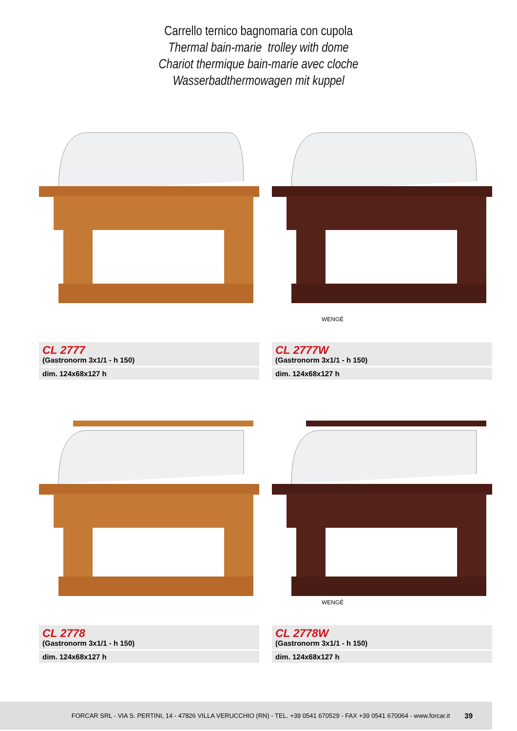Carrello ternico bagnomaria con cupola
Thermal bain-marie trolley with dome
Chariot thermique bain-marie avec cloche
Wasserbadthermowagen mit kuppel
CL 2777
(Gastronorm 3x1/1 - h 150)
dim. 124x68x127 h
WENGÉ
CL 2777W
(Gastronorm 3x1/1 - h 150)
dim. 124x68x127 h
CL 2778
(Gastronorm 3x1/1 - h 150)
dim. 124x68x127 h
WENGÉ
CL 2778W
(Gastronorm 3x1/1 - h 150)
dim. 124x68x127 h
FORCAR SRL - VIA S. PERTINI, 14 - 47826 VILLA VERUCCHIO (RN) - TEL. +39 0541 670529 - FAX +39 0541 670064 - www.forcar.it 39